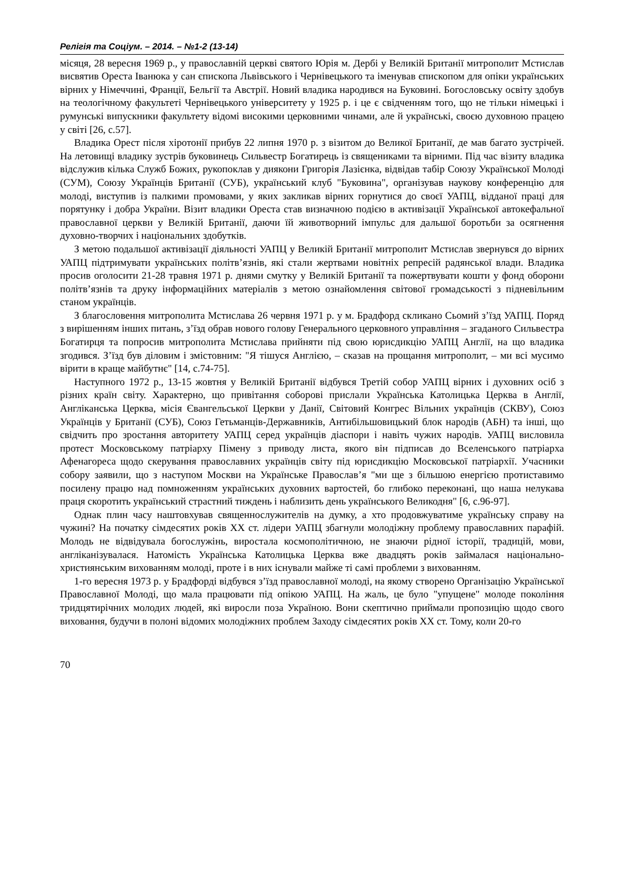Релігія та Соціум. – 2014. – №1-2 (13-14)
місяця, 28 вересня 1969 р., у православній церкві святого Юрія м. Дербі у Великій Британії митрополит Мстислав висвятив Ореста Іванюка у сан єпископа Львівського і Чернівецького та іменував єпископом для опіки українських вірних у Німеччині, Франції, Бельгії та Австрії. Новий владика народився на Буковині. Богословську освіту здобув на теологічному факультеті Чернівецького університету у 1925 р. і це є свідченням того, що не тільки німецькі і румунські випускники факультету відомі високими церковними чинами, але й українські, своєю духовною працею у світі [26, с.57].
Владика Орест після хіротонії прибув 22 липня 1970 р. з візитом до Великої Британії, де мав багато зустрічей. На летовищі владику зустрів буковинець Сильвестр Богатирець із священиками та вірними. Під час візиту владика відслужив кілька Служб Божих, рукопоклав у диякони Григорія Лазієнка, відвідав табір Союзу Української Молоді (СУМ), Союзу Українців Британії (СУБ), український клуб "Буковина", організував наукову конференцію для молоді, виступив із палкими промовами, у яких закликав вірних горнутися до своєї УАПЦ, відданої праці для порятунку і добра України. Візит владики Ореста став визначною подією в активізації Української автокефальної православної церкви у Великій Британії, даючи їй животворний імпульс для дальшої боротьби за осягнення духовно-творчих і національних здобутків.
З метою подальшої активізації діяльності УАПЦ у Великій Британії митрополит Мстислав звернувся до вірних УАПЦ підтримувати українських політв’язнів, які стали жертвами новітніх репресій радянської влади. Владика просив оголосити 21-28 травня 1971 р. днями смутку у Великій Британії та пожертвувати кошти у фонд оборони політв’язнів та друку інформаційних матеріалів з метою ознайомлення світової громадськості з підневільним станом українців.
З благословення митрополита Мстислава 26 червня 1971 р. у м. Брадфорд скликано Сьомий з’їзд УАПЦ. Поряд з вирішенням інших питань, з’їзд обрав нового голову Генерального церковного управління – згаданого Сильвестра Богатирця та попросив митрополита Мстислава прийняти під свою юрисдикцію УАПЦ Англії, на що владика згодився. З’їзд був діловим і змістовним: "Я тішуся Англією, – сказав на прощання митрополит, – ми всі мусимо вірити в краще майбутнє" [14, с.74-75].
Наступного 1972 р., 13-15 жовтня у Великій Британії відбувся Третій собор УАПЦ вірних і духовних осіб з різних країн світу. Характерно, що привітання соборові прислали Українська Католицька Церква в Англії, Англіканська Церква, місія Євангельської Церкви у Данії, Світовий Конгрес Вільних українців (СКВУ), Союз Українців у Британії (СУБ), Союз Гетьманців-Державників, Антибільшовицький блок народів (АБН) та інші, що свідчить про зростання авторитету УАПЦ серед українців діаспори і навіть чужих народів. УАПЦ висловила протест Московському патріарху Пімену з приводу листа, якого він підписав до Вселенського патріарха Афенагореса щодо скерування православних українців світу під юрисдикцію Московської патріархії. Учасники собору заявили, що з наступом Москви на Українське Православ’я "ми ще з більшою енергією протиставимо посилену працю над помноженням українських духовних вартостей, бо глибоко переконані, що наша нелукава праця скоротить український страстний тиждень і наблизить день українського Великодня" [6, с.96-97].
Однак плин часу наштовхував священнослужителів на думку, а хто продовжуватиме українську справу на чужині? На початку сімдесятих років ХХ ст. лідери УАПЦ збагнули молодіжну проблему православних парафій. Молодь не відвідувала богослужінь, виростала космополітичною, не знаючи рідної історії, традицій, мови, англіканізувалася. Натомість Українська Католицька Церква вже двадцять років займалася національно-християнським вихованням молоді, проте і в них існували майже ті самі проблеми з вихованням.
1-го вересня 1973 р. у Брадфорді відбувся з’їзд православної молоді, на якому створено Організацію Української Православної Молоді, що мала працювати під опікою УАПЦ. На жаль, це було "упущене" молоде покоління тридцятирічних молодих людей, які виросли поза Україною. Вони скептично приймали пропозицію щодо свого виховання, будучи в полоні відомих молодіжних проблем Заходу сімдесятих років ХХ ст. Тому, коли 20-го
70